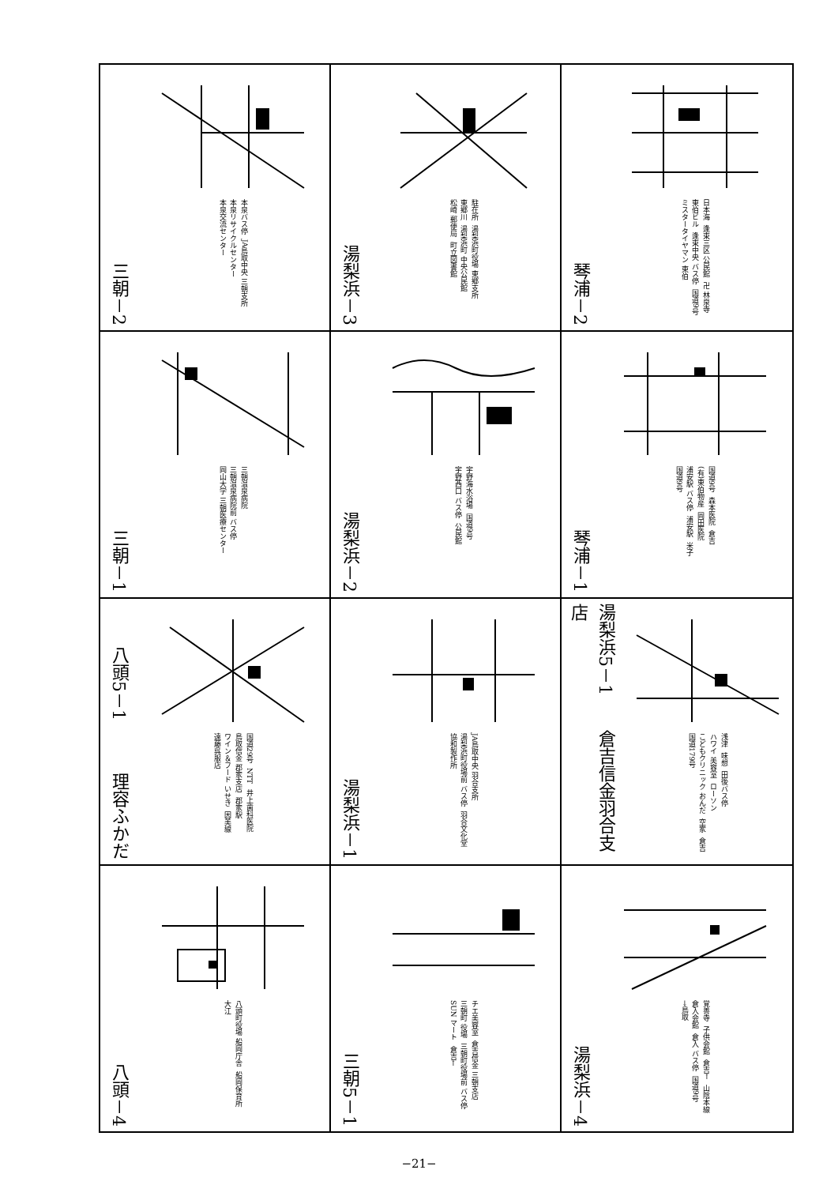| 三朝－2 本泉バス停 JA鳥取中央 三朝支所 本泉リサイクルセンター 本泉交流センター | 湯梨浜－3 駐在所 湯梨浜町役場 東郷支所 東郷川 湯梨浜町 中央公民館 松崎 郵便局 町立図書館 | 琴浦－2 日本海 逢束三区 公民館 卍 林泉寺 東伯ビル 逢束中央 バス停 国道9号 ミスタータイヤマン 東伯 |
| 三朝－1 三朝温泉病院 三朝温泉病院前 バス停 岡山大学 三朝医療センター | 湯梨浜－2 宇野海水浴場 国道9号 宇野西口 バス停 公民館 | 琴浦－1 国道9号 森本医院 倉吉 (有)東伯物産 岡田医院 浦安駅 バス停 浦安駅 米子 国道9号 |
| 八頭5－1 理容ふかだ 国道29号 NTT 井上歯科医院 鳥取信金 郡家支店 郡家駅 ワイン＆フード いせき 因美線 遠藤呉服店 | 湯梨浜－1 JA鳥取中央 羽合支所 湯梨浜町役場前 バス停 羽合文化堂 協和製作所 | 湯梨浜5－1 倉吉信金羽合支店 浅津 味想 田後バス停 ハワイ 美容室 ローソン こどもクリニック おんだ 空家 倉吉 国道179号 |
| 八頭－4 八頭町役場 船岡庁舎 船岡保育所 大江 | 三朝5－1 チエ美容室 倉吉信金 三朝支店 三朝町 役場 三朝町役場前 バス停 SUN マート 倉吉← | 湯梨浜－4 覚善寺 子供会館 倉吉← 山陰本線 倉入会館 倉入 バス停 国道9号 →鳥取 |
−21−